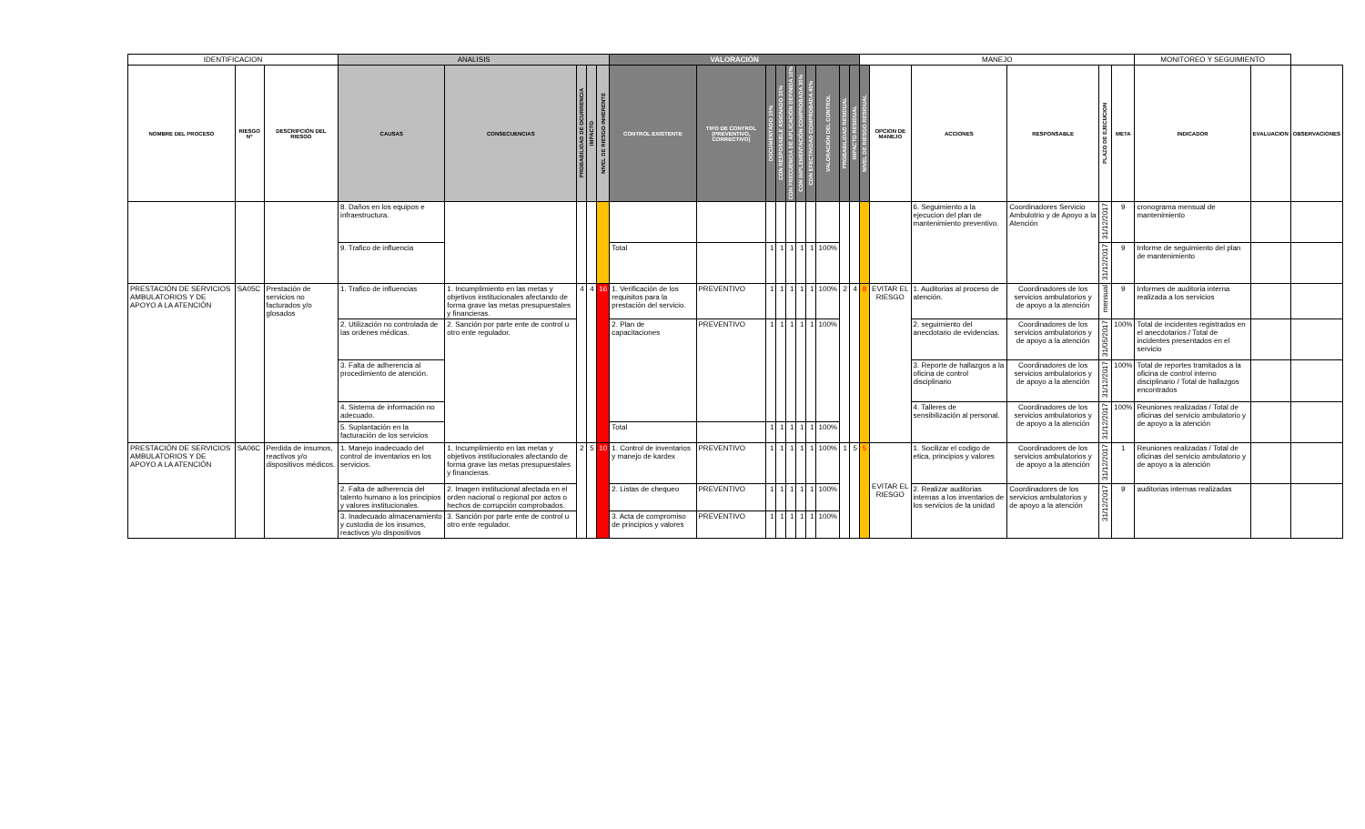| IDENTIFICACION | | | ANALISIS | | | | | VALORACIÓN | | | | | | | | | | MANEJO | | | | | | MONITOREO Y SEGUIMIENTO | | |
| --- | --- | --- | --- | --- | --- | --- | --- | --- | --- | --- | --- | --- | --- | --- | --- | --- | --- | --- | --- | --- | --- | --- | --- | --- | --- | --- |
| NOMBRE DEL PROCESO | RIESGO N° | DESCRIPCIÓN DEL RIESGO | CAUSAS | CONSECUENCIAS | PROBABILIDAD DE OCURRENCIA | IMPACTO | NIVEL DE RIESGO INHERENTE | CONTROL EXISTENTE | TIPO DE CONTROL (PREVENTIVO, CORRECTIVO) | DOCUMENTADO 10% | CON RESPOSABLE ASIGNADO 10% | CON FRECUENCIA DE APLICACIÓN DEFINIDA 10% | CON IMPLEMENTACIÓN COMPROBADA 30% | CON EFECTIVIDAD COMPROBADA 40% | VALORACIÓN DEL CONTROL | PROBABILIDAD RESIDUAL | IMPACTO RESIDUAL | NIVEL DE RIESGO RESIDUAL | OPCION DE MANEJO | ACCIONES | RESPONSABLE | PLAZO DE EJECUCION | META | INDICADOR | EVALUACION | OBSERVACIONES |
| | | | 8. Daños en los equipos e infraestructura. | | | | | | | | | | | | | | | | | 6. Seguimiento a la ejecucion del plan de mantenimiento preventivo. | Coordinadores Servicio Ambulotrio y de Apoyo a la Atención | 31/12/2017 | 9 | cronograma mensual de mantenimiento | | |
| | | | 9. Trafico de influencia | | | | | Total | | 1 | 1 | 1 | 1 | 1 | 100% | | | | | | | 31/12/2017 | 9 | Informe de seguimiento del plan de mantenimiento | | |
| PRESTACIÓN DE SERVICIOS AMBULATORIOS Y DE APOYO A LA ATENCIÓN | SA05C | Prestación de servicios no facturados y/o glosados | 1. Trafico de influencias | 1. Incumplimiento en las metas y objetivos institucionales afectando de forma grave las metas presupuestales y financieras. | 4 | 4 | 16 | 1. Verificación de los requisitos para la prestación del servicio. | PREVENTIVO | 1 | 1 | 1 | 1 | 1 | 100% | 2 | 4 | 8 | EVITAR EL RIESGO | 1. Auditorias al proceso de atención. | Coordinadores de los servicios ambulatorios y de apoyo a la atención | mensual | 9 | Informes de auditoria interna realizada a los servicios | | |
| | | | 2. Utilización no controlada de las ordenes médicas. | 2. Sanción por parte ente de control u otro ente regulador. | | | | 2. Plan de capacitaciones | PREVENTIVO | 1 | 1 | 1 | 1 | 1 | 100% | | | | | 2. seguimiento del anecdotario de evidencias. | Coordinadores de los servicios ambulatorios y de apoyo a la atención | 31/05/2017 | 100% | Total de incidentes registrados en el anecdotarios / Total de incidentes presentados en el servicio | | |
| | | | 3. Falta de adherencia al procedimiento de atención. | | | | | | | | | | | | | | | | | 3. Reporte de hallazgos a la oficina de control disciplinario | Coordinadores de los servicios ambulatorios y de apoyo a la atención | 31/12/2017 | 100% | Total de reportes tramitados a la oficina de control interno disciplinario / Total de hallazgos encontrados | | |
| | | | 4. Sistema de información no adecuado. | | | | | | | | | | | | | | | | | 4. Talleres de sensibilización al personal. | Coordinadores de los servicios ambulatorios y de apoyo a la atención | 31/12/2017 | 100% | Reuniones realizadas / Total de oficinas del servicio ambulatorio y de apoyo a la atención | | |
| | | | 5. Suplantación en la facturación de los servicios | | | | | Total | | 1 | 1 | 1 | 1 | 1 | 100% | | | | | | | | | | | |
| PRESTACIÓN DE SERVICIOS AMBULATORIOS Y DE APOYO A LA ATENCIÓN | SA06C | Perdida de insumos, reactivos y/o dispositivos médicos. | 1. Manejo inadecuado del control de inventarios en los servicios. | 1. Incumplimiento en las metas y objetivos institucionales afectando de forma grave las metas presupuestales y financieras. | 2 | 5 | 10 | 1. Control de inventarios y manejo de kardex | PREVENTIVO | 1 | 1 | 1 | 1 | 1 | 100% | 1 | 5 | 5 | EVITAR EL RIESGO | 1. Socilizar el codigo de etica, principios y valores | Coordinadores de los servicios ambulatorios y de apoyo a la atención | 31/12/2017 | 1 | Reuniones realizadas / Total de oficinas del servicio ambulatorio y de apoyo a la atención | | |
| | | | 2. Falta de adherencia del talento humano a los principios y valores institucionales. | 2. Imagen institucional afectada en el orden nacional o regional por actos o hechos de corrupción comprobados. | | | | 2. Listas de chequeo | PREVENTIVO | 1 | 1 | 1 | 1 | 1 | 100% | | | | | 2. Realizar auditorias internas a los inventarios de los servicios de la unidad | Coordinadores de los servicios ambulatorios y de apoyo a la atención | 31/12/2017 | 9 | auditorias internas realizadas | | |
| | | | 3. Inadecuado almacenamiento y custodia de los insumos, reactivos y/o dispositivos | 3. Sanción por parte ente de control u otro ente regulador. | | | | 3. Acta de compromiso de principios y valores | PREVENTIVO | 1 | 1 | 1 | 1 | 1 | 100% | | | | | | | | | | | |